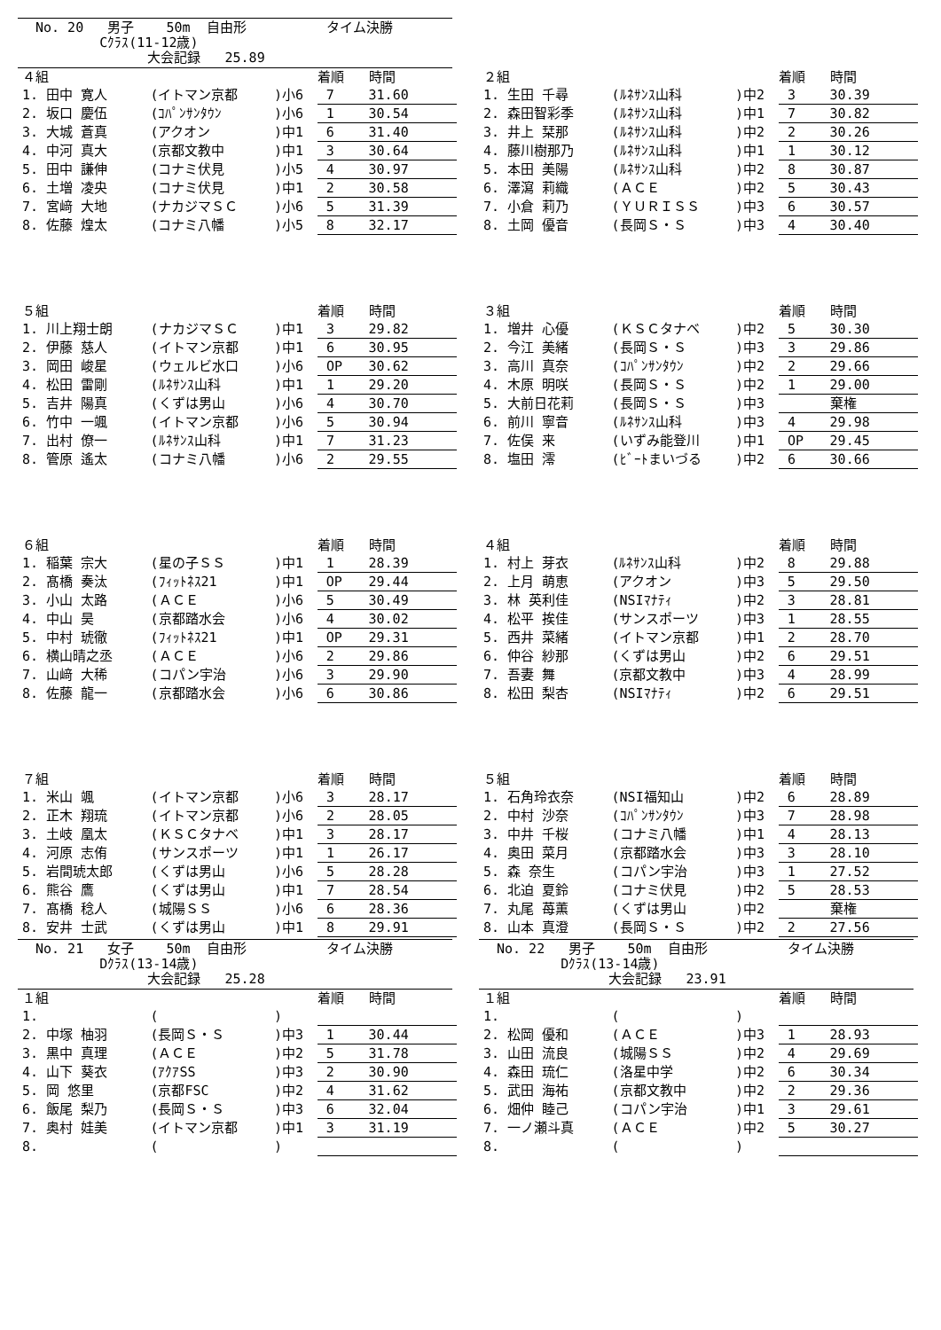No. 20 男子 50m 自由形 タイム決勝
Cｸﾗｽ(11-12歳)
大会記録 25.89
| ４組 | | | | 着順 | 時間 |
| 1. 田中 寛人 | (イトマン京都 | ) | 小6 | 7 | 31.60 |
| 2. 坂口 慶伍 | (ｺﾊﾟﾝｻﾝﾀｳﾝ | ) | 小6 | 1 | 30.54 |
| 3. 大城 蒼真 | (アクオン | ) | 中1 | 6 | 31.40 |
| 4. 中河 真大 | (京都文教中 | ) | 中1 | 3 | 30.64 |
| 5. 田中 謙伸 | (コナミ伏見 | ) | 小5 | 4 | 30.97 |
| 6. 土増 凌央 | (コナミ伏見 | ) | 中1 | 2 | 30.58 |
| 7. 宮﨑 大地 | (ナカジマＳＣ | ) | 小6 | 5 | 31.39 |
| 8. 佐藤 煌太 | (コナミ八幡 | ) | 小5 | 8 | 32.17 |
| ２組 | | | | 着順 | 時間 |
| 1. 生田 千尋 | (ﾙﾈｻﾝｽ山科 | ) | 中2 | 3 | 30.39 |
| 2. 森田智彩季 | (ﾙﾈｻﾝｽ山科 | ) | 中1 | 7 | 30.82 |
| 3. 井上 栞那 | (ﾙﾈｻﾝｽ山科 | ) | 中2 | 2 | 30.26 |
| 4. 藤川樹那乃 | (ﾙﾈｻﾝｽ山科 | ) | 中1 | 1 | 30.12 |
| 5. 本田 美陽 | (ﾙﾈｻﾝｽ山科 | ) | 中2 | 8 | 30.87 |
| 6. 澤瀉 莉織 | (ＡＣＥ | ) | 中2 | 5 | 30.43 |
| 7. 小倉 莉乃 | (ＹＵＲＩＳＳ | ) | 中3 | 6 | 30.57 |
| 8. 土岡 優音 | (長岡Ｓ・Ｓ | ) | 中3 | 4 | 30.40 |
| ５組 | | | | 着順 | 時間 |
| 1. 川上翔士朗 | (ナカジマＳＣ | ) | 中1 | 3 | 29.82 |
| 2. 伊藤 慈人 | (イトマン京都 | ) | 中1 | 6 | 30.95 |
| 3. 岡田 峻星 | (ウェルビ水口 | ) | 小6 | OP | 30.62 |
| 4. 松田 雷剛 | (ﾙﾈｻﾝｽ山科 | ) | 中1 | 1 | 29.20 |
| 5. 吉井 陽真 | (くずは男山 | ) | 小6 | 4 | 30.70 |
| 6. 竹中 一颯 | (イトマン京都 | ) | 小6 | 5 | 30.94 |
| 7. 出村 僚一 | (ﾙﾈｻﾝｽ山科 | ) | 中1 | 7 | 31.23 |
| 8. 管原 遙太 | (コナミ八幡 | ) | 小6 | 2 | 29.55 |
| ３組 | | | | 着順 | 時間 |
| 1. 増井 心優 | (ＫＳＣタナベ | ) | 中2 | 5 | 30.30 |
| 2. 今江 美緒 | (長岡Ｓ・Ｓ | ) | 中3 | 3 | 29.86 |
| 3. 高川 真奈 | (ｺﾊﾟﾝｻﾝﾀｳﾝ | ) | 中2 | 2 | 29.66 |
| 4. 木原 明咲 | (長岡Ｓ・Ｓ | ) | 中2 | 1 | 29.00 |
| 5. 大前日花莉 | (長岡Ｓ・Ｓ | ) | 中3 | | 棄権 |
| 6. 前川 寧音 | (ﾙﾈｻﾝｽ山科 | ) | 中3 | 4 | 29.98 |
| 7. 佐俣 来 | (いずみ能登川 | ) | 中1 | OP | 29.45 |
| 8. 塩田 澪 | (ﾋﾞｰﾄまいづる | ) | 中2 | 6 | 30.66 |
| ６組 | | | | 着順 | 時間 |
| 1. 稲葉 宗大 | (星の子ＳＳ | ) | 中1 | 1 | 28.39 |
| 2. 髙橋 奏汰 | (ﾌｨｯﾄﾈｽ21 | ) | 中1 | OP | 29.44 |
| 3. 小山 太路 | (ＡＣＥ | ) | 小6 | 5 | 30.49 |
| 4. 中山 昊 | (京都踏水会 | ) | 小6 | 4 | 30.02 |
| 5. 中村 琥徹 | (ﾌｨｯﾄﾈｽ21 | ) | 中1 | OP | 29.31 |
| 6. 横山晴之丞 | (ＡＣＥ | ) | 小6 | 2 | 29.86 |
| 7. 山﨑 大稀 | (コパン宇治 | ) | 小6 | 3 | 29.90 |
| 8. 佐藤 龍一 | (京都踏水会 | ) | 小6 | 6 | 30.86 |
| ４組 | | | | 着順 | 時間 |
| 1. 村上 芽衣 | (ﾙﾈｻﾝｽ山科 | ) | 中2 | 8 | 29.88 |
| 2. 上月 萌恵 | (アクオン | ) | 中3 | 5 | 29.50 |
| 3. 林 英利佳 | (NSIﾏﾅﾃｨ | ) | 中2 | 3 | 28.81 |
| 4. 松平 挨佳 | (サンスポーツ | ) | 中3 | 1 | 28.55 |
| 5. 西井 菜緒 | (イトマン京都 | ) | 中1 | 2 | 28.70 |
| 6. 仲谷 紗那 | (くずは男山 | ) | 中2 | 6 | 29.51 |
| 7. 吾妻 舞 | (京都文教中 | ) | 中3 | 4 | 28.99 |
| 8. 松田 梨杏 | (NSIﾏﾅﾃｨ | ) | 中2 | 6 | 29.51 |
| ７組 | | | | 着順 | 時間 |
| 1. 米山 颯 | (イトマン京都 | ) | 小6 | 3 | 28.17 |
| 2. 正木 翔琉 | (イトマン京都 | ) | 小6 | 2 | 28.05 |
| 3. 土岐 凰太 | (ＫＳＣタナベ | ) | 中1 | 3 | 28.17 |
| 4. 河原 志侑 | (サンスポーツ | ) | 中1 | 1 | 26.17 |
| 5. 岩間琥太郎 | (くずは男山 | ) | 小6 | 5 | 28.28 |
| 6. 熊谷 鷹 | (くずは男山 | ) | 中1 | 7 | 28.54 |
| 7. 髙橋 稔人 | (城陽ＳＳ | ) | 小6 | 6 | 28.36 |
| 8. 安井 士武 | (くずは男山 | ) | 中1 | 8 | 29.91 |
| ５組 | | | | 着順 | 時間 |
| 1. 石角玲衣奈 | (NSI福知山 | ) | 中2 | 6 | 28.89 |
| 2. 中村 沙奈 | (ｺﾊﾟﾝｻﾝﾀｳﾝ | ) | 中3 | 7 | 28.98 |
| 3. 中井 千桜 | (コナミ八幡 | ) | 中1 | 4 | 28.13 |
| 4. 奥田 菜月 | (京都踏水会 | ) | 中3 | 3 | 28.10 |
| 5. 森 奈生 | (コパン宇治 | ) | 中3 | 1 | 27.52 |
| 6. 北迫 夏鈴 | (コナミ伏見 | ) | 中2 | 5 | 28.53 |
| 7. 丸尾 苺薫 | (くずは男山 | ) | 中2 | | 棄権 |
| 8. 山本 真澄 | (長岡Ｓ・Ｓ | ) | 中2 | 2 | 27.56 |
No. 21 女子 50m 自由形 タイム決勝
Dｸﾗｽ(13-14歳)
大会記録 25.28
No. 22 男子 50m 自由形 タイム決勝
Dｸﾗｽ(13-14歳)
大会記録 23.91
| １組 | | | | 着順 | 時間 |
| 1. | ( | ) | | | |
| 2. 中塚 柚羽 | (長岡Ｓ・Ｓ | ) | 中3 | 1 | 30.44 |
| 3. 黒中 真理 | (ＡＣＥ | ) | 中2 | 5 | 31.78 |
| 4. 山下 葵衣 | (ｱｸｱSS | ) | 中3 | 2 | 30.90 |
| 5. 岡 悠里 | (京都FSC | ) | 中2 | 4 | 31.62 |
| 6. 飯尾 梨乃 | (長岡Ｓ・Ｓ | ) | 中3 | 6 | 32.04 |
| 7. 奥村 娃美 | (イトマン京都 | ) | 中1 | 3 | 31.19 |
| 8. | ( | ) | | | |
| １組 | | | | 着順 | 時間 |
| 1. | ( | ) | | | |
| 2. 松岡 優和 | (ＡＣＥ | ) | 中3 | 1 | 28.93 |
| 3. 山田 流良 | (城陽ＳＳ | ) | 中2 | 4 | 29.69 |
| 4. 森田 琉仁 | (洛星中学 | ) | 中2 | 6 | 30.34 |
| 5. 武田 海祐 | (京都文教中 | ) | 中2 | 2 | 29.36 |
| 6. 畑仲 睦己 | (コパン宇治 | ) | 中1 | 3 | 29.61 |
| 7. 一ノ瀬斗真 | (ＡＣＥ | ) | 中2 | 5 | 30.27 |
| 8. | ( | ) | | | |